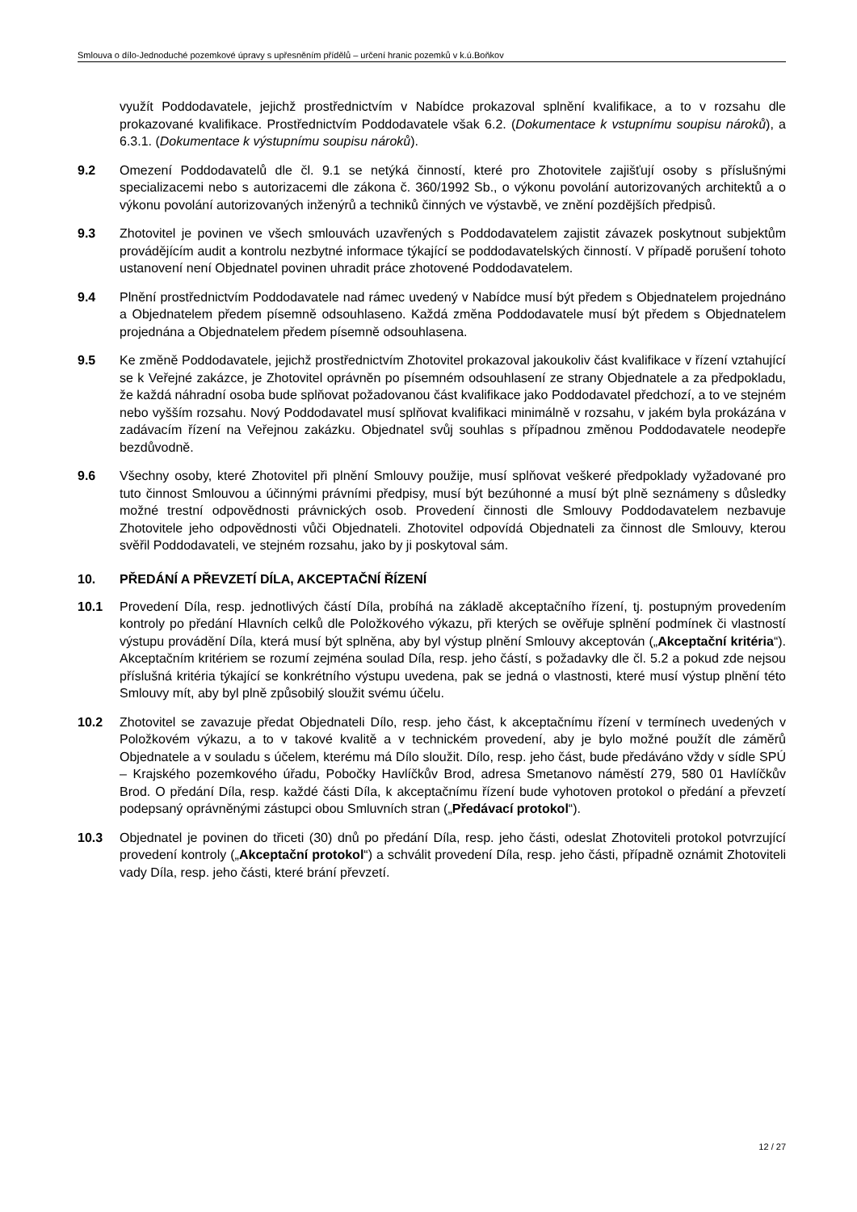Smlouva o dílo-Jednoduché pozemkové úpravy s upřesněním přídělů – určení hranic pozemků v k.ú.Boňkov
využít Poddodavatele, jejichž prostřednictvím v Nabídce prokazoval splnění kvalifikace, a to v rozsahu dle prokazované kvalifikace. Prostřednictvím Poddodavatele však 6.2. (Dokumentace k vstupnímu soupisu nároků), a 6.3.1. (Dokumentace k výstupnímu soupisu nároků).
9.2 Omezení Poddodavatelů dle čl. 9.1 se netýká činností, které pro Zhotovitele zajišťují osoby s příslušnými specializacemi nebo s autorizacemi dle zákona č. 360/1992 Sb., o výkonu povolání autorizovaných architektů a o výkonu povolání autorizovaných inženýrů a techniků činných ve výstavbě, ve znění pozdějších předpisů.
9.3 Zhotovitel je povinen ve všech smlouvách uzavřených s Poddodavatelem zajistit závazek poskytnout subjektům provádějícím audit a kontrolu nezbytné informace týkající se poddodavatelských činností. V případě porušení tohoto ustanovení není Objednatel povinen uhradit práce zhotovené Poddodavatelem.
9.4 Plnění prostřednictvím Poddodavatele nad rámec uvedený v Nabídce musí být předem s Objednatelem projednáno a Objednatelem předem písemně odsouhlaseno. Každá změna Poddodavatele musí být předem s Objednatelem projednána a Objednatelem předem písemně odsouhlasena.
9.5 Ke změně Poddodavatele, jejichž prostřednictvím Zhotovitel prokazoval jakoukoliv část kvalifikace v řízení vztahující se k Veřejné zakázce, je Zhotovitel oprávněn po písemném odsouhlasení ze strany Objednatele a za předpokladu, že každá náhradní osoba bude splňovat požadovanou část kvalifikace jako Poddodavatel předchozí, a to ve stejném nebo vyšším rozsahu. Nový Poddodavatel musí splňovat kvalifikaci minimálně v rozsahu, v jakém byla prokázána v zadávacím řízení na Veřejnou zakázku. Objednatel svůj souhlas s případnou změnou Poddodavatele neodepře bezdůvodně.
9.6 Všechny osoby, které Zhotovitel při plnění Smlouvy použije, musí splňovat veškeré předpoklady vyžadované pro tuto činnost Smlouvou a účinnými právními předpisy, musí být bezúhonné a musí být plně seznámeny s důsledky možné trestní odpovědnosti právnických osob. Provedení činnosti dle Smlouvy Poddodavatelem nezbavuje Zhotovitele jeho odpovědnosti vůči Objednateli. Zhotovitel odpovídá Objednateli za činnost dle Smlouvy, kterou svěřil Poddodavateli, ve stejném rozsahu, jako by ji poskytoval sám.
10. PŘEDÁNÍ A PŘEVZETÍ DÍLA, AKCEPTAČNÍ ŘÍZENÍ
10.1 Provedení Díla, resp. jednotlivých částí Díla, probíhá na základě akceptačního řízení, tj. postupným provedením kontroly po předání Hlavních celků dle Položkového výkazu, při kterých se ověřuje splnění podmínek či vlastností výstupu provádění Díla, která musí být splněna, aby byl výstup plnění Smlouvy akceptován („Akceptační kritéria“). Akceptačním kritériem se rozumí zejména soulad Díla, resp. jeho částí, s požadavky dle čl. 5.2 a pokud zde nejsou příslušná kritéria týkající se konkrétního výstupu uvedena, pak se jedná o vlastnosti, které musí výstup plnění této Smlouvy mít, aby byl plně způsobilý sloužit svému účelu.
10.2 Zhotovitel se zavazuje předat Objednateli Dílo, resp. jeho část, k akceptačnímu řízení v termínech uvedených v Položkovém výkazu, a to v takové kvalitě a v technickém provedení, aby je bylo možné použít dle záměrů Objednatele a v souladu s účelem, kterému má Dílo sloužit. Dílo, resp. jeho část, bude předáváno vždy v sídle SPÚ – Krajského pozemkového úřadu, Pobočky Havlíčkův Brod, adresa Smetanovo náměstí 279, 580 01 Havlíčkův Brod. O předání Díla, resp. každé části Díla, k akceptačnímu řízení bude vyhotoven protokol o předání a převzetí podepsaný oprávněnými zástupci obou Smluvních stran („Předávací protokol“).
10.3 Objednatel je povinen do třiceti (30) dnů po předání Díla, resp. jeho části, odeslat Zhotoviteli protokol potvrzující provedení kontroly („Akceptační protokol“) a schválit provedení Díla, resp. jeho části, případně oznámit Zhotoviteli vady Díla, resp. jeho části, které brání převzetí.
12 / 27